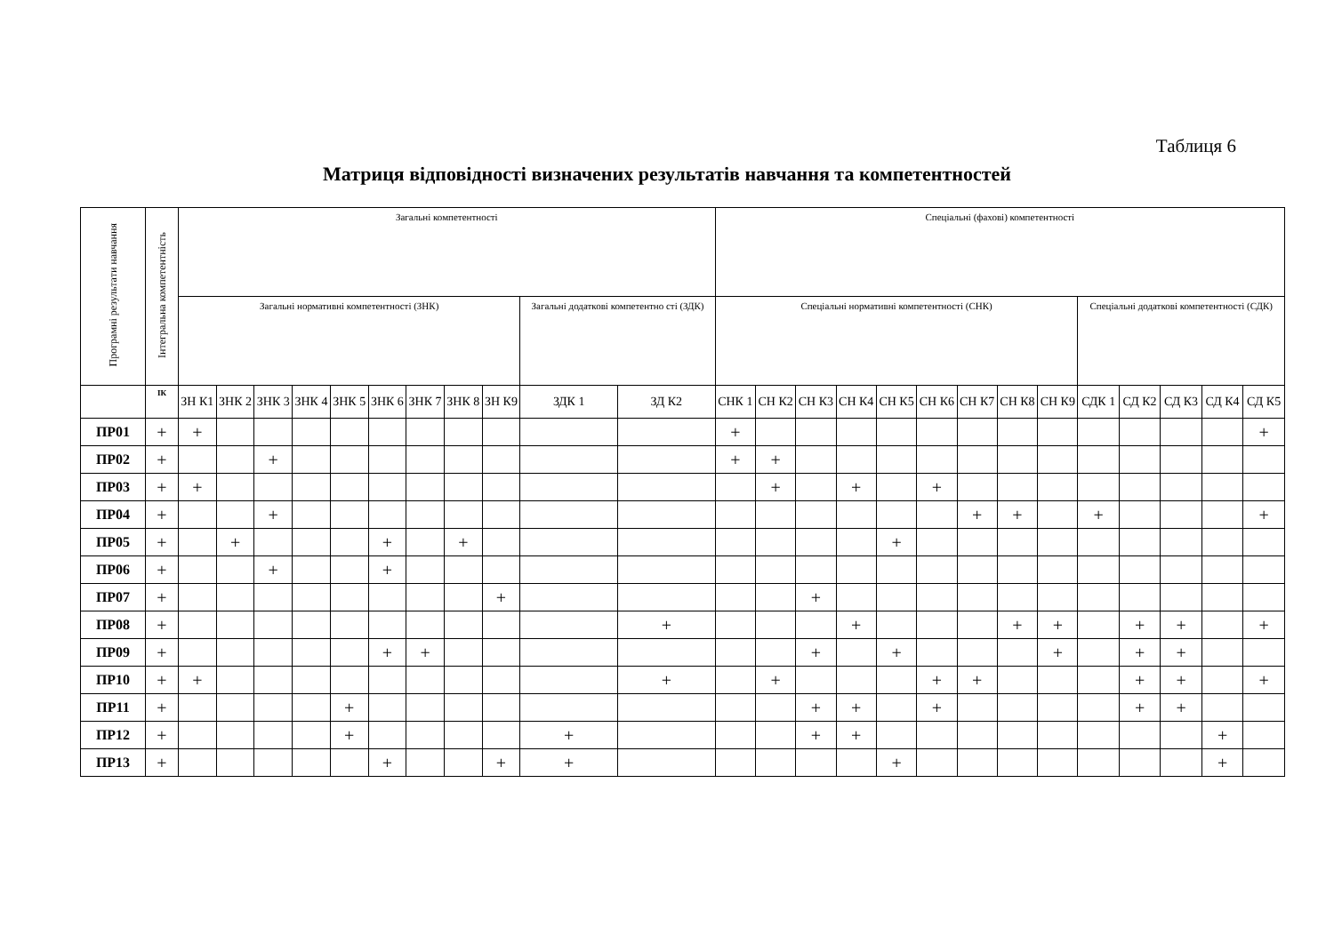Таблиця 6
Матриця відповідності визначених результатів навчання та компетентностей
| Програмні результати навчання | Інтегральна компетентність | Загальні компетентності | | | | | | | | | | | Спеціальні (фахові) компетентності | | | | | | | | | | | | | |
| --- | --- | --- | --- | --- | --- | --- | --- | --- | --- | --- | --- | --- | --- | --- | --- | --- | --- | --- | --- | --- | --- | --- | --- | --- | --- | --- |
| | | Загальні нормативні компетентності (ЗНК) | | | | | | | | | Загальні додаткові компетентно сті (ЗДК) | | Спеціальні нормативні компетентності (СНК) | | | | | | | | | Спеціальні додаткові компетентності (СДК) | | | | |
| | ІК | ЗН К1 | ЗНК 2 | ЗНК 3 | ЗНК 4 | ЗНК 5 | ЗНК 6 | ЗНК 7 | ЗНК 8 | ЗН К9 | ЗДК 1 | ЗД К2 | СНК 1 | СН К2 | СН К3 | СН К4 | СН К5 | СН К6 | СН К7 | СН К8 | СН К9 | СДК 1 | СД К2 | СД К3 | СД К4 | СД К5 |
| ПР01 | + | + | | | | | | | | | | | + | | | | | | | | | | | | | + |
| ПР02 | + | | | + | | | | | | | | | + | + | | | | | | | | | | | | |
| ПР03 | + | + | | | | | | | | | | | | + | | + | | + | | | | | | | | |
| ПР04 | + | | | + | | | | | | | | | | | | | | | + | + | | + | | | | + |
| ПР05 | + | | + | | | | + | | + | | | | | | | | + | | | | | | | | | |
| ПР06 | + | | | + | | | + | | | | | | | | | | | | | | | | | | | |
| ПР07 | + | | | | | | | | | + | | | | | + | | | | | | | | | | | |
| ПР08 | + | | | | | | | | | | | + | | | | + | | | | + | + | | + | + | | + |
| ПР09 | + | | | | | | + | + | | | | | | | + | | + | | | | + | | + | + | | |
| ПР10 | + | + | | | | | | | | | | + | | + | | | | + | + | | | | + | + | | + |
| ПР11 | + | | | | | + | | | | | | | | | + | + | | + | | | | | + | + | | |
| ПР12 | + | | | | | + | | | | | + | | | | + | + | | | | | | | | | + | |
| ПР13 | + | | | | | | + | | | + | + | | | | | | + | | | | | | | | + | |